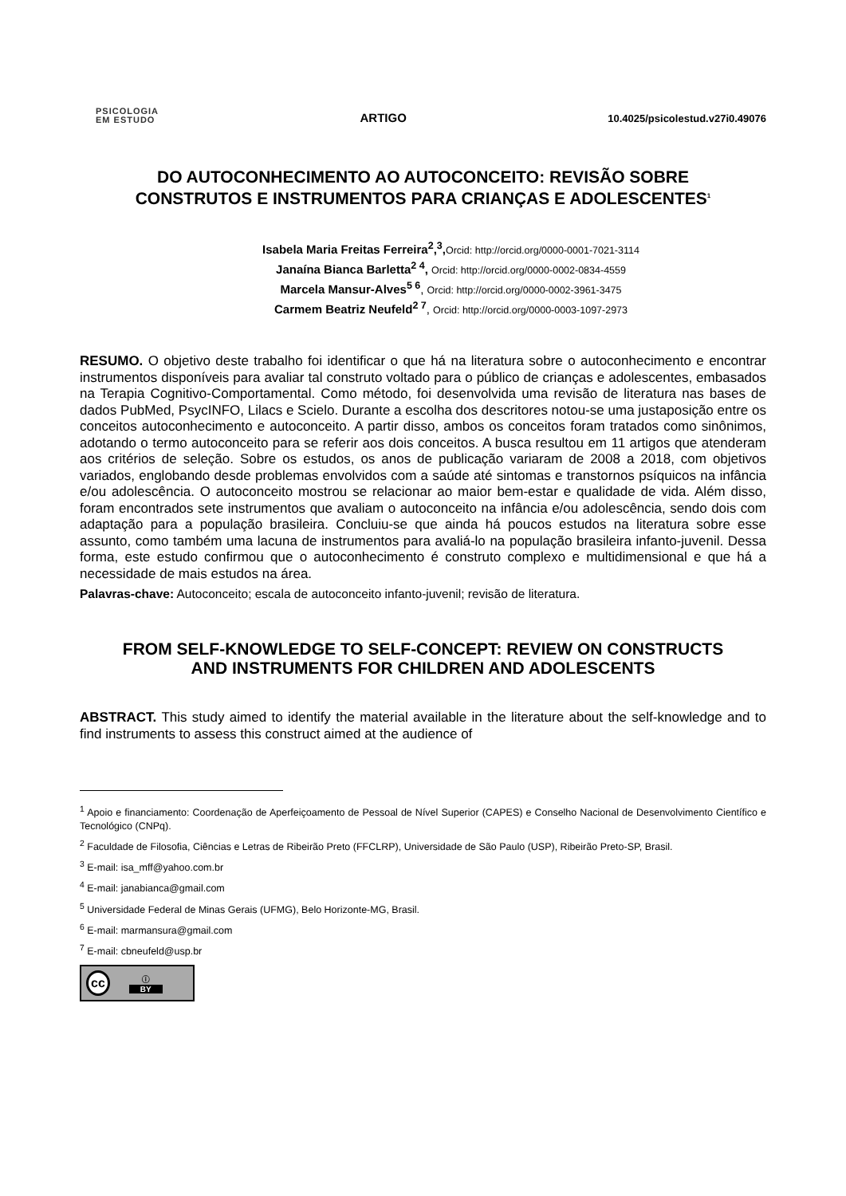PSICOLOGIA
EM ESTUDO
ARTIGO 10.4025/psicolestud.v27i0.49076
DO AUTOCONHECIMENTO AO AUTOCONCEITO: REVISÃO SOBRE CONSTRUTOS E INSTRUMENTOS PARA CRIANÇAS E ADOLESCENTES<sup>1</sup>
Isabela Maria Freitas Ferreira<sup>2</sup>,<sup>3</sup>, Orcid: http://orcid.org/0000-0001-7021-3114
Janaína Bianca Barletta<sup>2 4</sup>, Orcid: http://orcid.org/0000-0002-0834-4559
Marcela Mansur-Alves<sup>5 6</sup>, Orcid: http://orcid.org/0000-0002-3961-3475
Carmem Beatriz Neufeld<sup>2 7</sup>, Orcid: http://orcid.org/0000-0003-1097-2973
RESUMO. O objetivo deste trabalho foi identificar o que há na literatura sobre o autoconhecimento e encontrar instrumentos disponíveis para avaliar tal construto voltado para o público de crianças e adolescentes, embasados na Terapia Cognitivo-Comportamental. Como método, foi desenvolvida uma revisão de literatura nas bases de dados PubMed, PsycINFO, Lilacs e Scielo. Durante a escolha dos descritores notou-se uma justaposição entre os conceitos autoconhecimento e autoconceito. A partir disso, ambos os conceitos foram tratados como sinônimos, adotando o termo autoconceito para se referir aos dois conceitos. A busca resultou em 11 artigos que atenderam aos critérios de seleção. Sobre os estudos, os anos de publicação variaram de 2008 a 2018, com objetivos variados, englobando desde problemas envolvidos com a saúde até sintomas e transtornos psíquicos na infância e/ou adolescência. O autoconceito mostrou se relacionar ao maior bem-estar e qualidade de vida. Além disso, foram encontrados sete instrumentos que avaliam o autoconceito na infância e/ou adolescência, sendo dois com adaptação para a população brasileira. Concluiu-se que ainda há poucos estudos na literatura sobre esse assunto, como também uma lacuna de instrumentos para avaliá-lo na população brasileira infanto-juvenil. Dessa forma, este estudo confirmou que o autoconhecimento é construto complexo e multidimensional e que há a necessidade de mais estudos na área.
Palavras-chave: Autoconceito; escala de autoconceito infanto-juvenil; revisão de literatura.
FROM SELF-KNOWLEDGE TO SELF-CONCEPT: REVIEW ON CONSTRUCTS AND INSTRUMENTS FOR CHILDREN AND ADOLESCENTS
ABSTRACT. This study aimed to identify the material available in the literature about the self-knowledge and to find instruments to assess this construct aimed at the audience of
<sup>1</sup> Apoio e financiamento: Coordenação de Aperfeiçoamento de Pessoal de Nível Superior (CAPES) e Conselho Nacional de Desenvolvimento Científico e Tecnológico (CNPq).
<sup>2</sup> Faculdade de Filosofia, Ciências e Letras de Ribeirão Preto (FFCLRP), Universidade de São Paulo (USP), Ribeirão Preto-SP, Brasil.
<sup>3</sup> E-mail: isa_mff@yahoo.com.br
<sup>4</sup> E-mail: janabianca@gmail.com
<sup>5</sup> Universidade Federal de Minas Gerais (UFMG), Belo Horizonte-MG, Brasil.
<sup>6</sup> E-mail: marmansura@gmail.com
<sup>7</sup> E-mail: cbneufeld@usp.br
cc ⓘ
BY